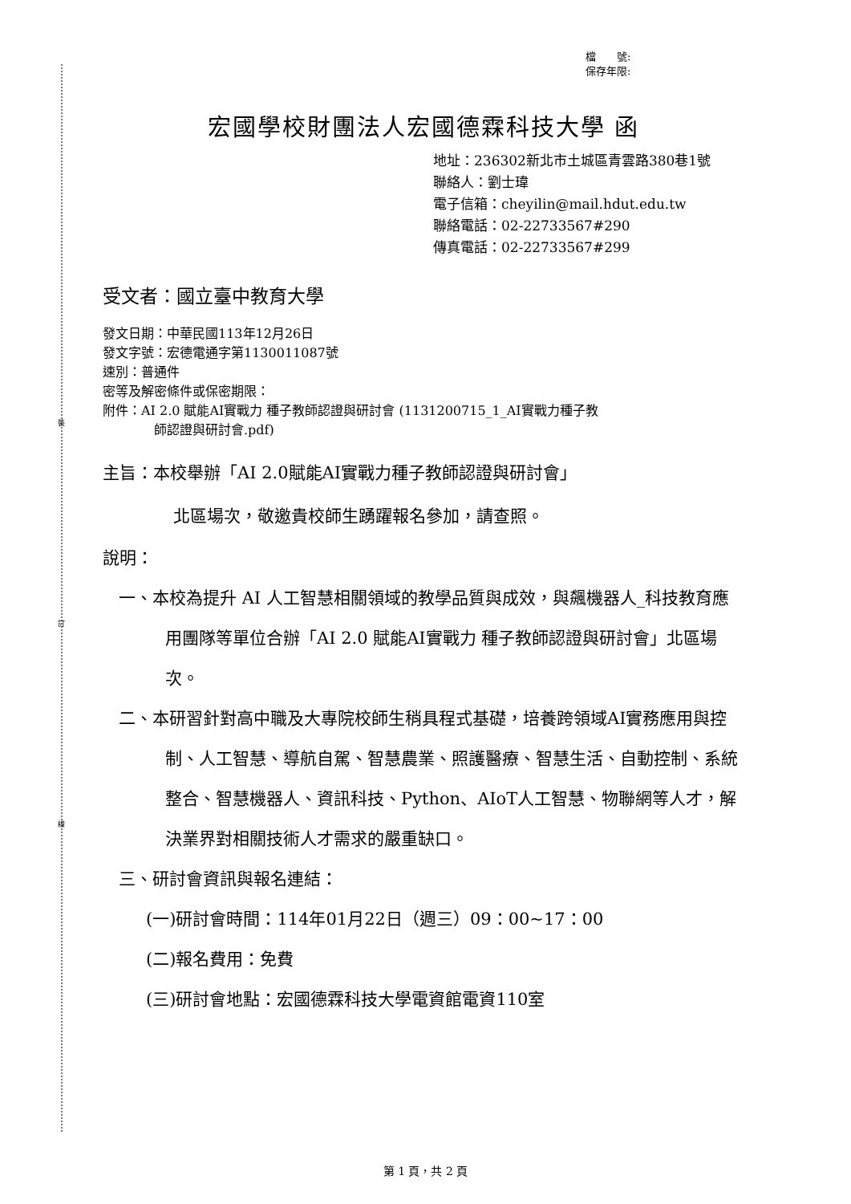裝
訂
線
檔　　號:
保存年限:
宏國學校財團法人宏國德霖科技大學 函
地址：236302新北市土城區青雲路380巷1號
聯絡人：劉士瑋
電子信箱：cheyilin@mail.hdut.edu.tw
聯絡電話：02-22733567#290
傳真電話：02-22733567#299
受文者：國立臺中教育大學
發文日期：中華民國113年12月26日
發文字號：宏德電通字第1130011087號
速別：普通件
密等及解密條件或保密期限：
附件：AI 2.0 賦能AI實戰力 種子教師認證與研討會 (1131200715_1_AI實戰力種子教
師認證與研討會.pdf)
主旨：本校舉辦「AI 2.0賦能AI實戰力種子教師認證與研討會」
北區場次，敬邀貴校師生踴躍報名參加，請查照。
說明：
一、本校為提升 AI 人工智慧相關領域的教學品質與成效，與飆機器人_科技教育應用團隊等單位合辦「AI 2.0 賦能AI實戰力 種子教師認證與研討會」北區場次。
二、本研習針對高中職及大專院校師生稍具程式基礎，培養跨領域AI實務應用與控制、人工智慧、導航自駕、智慧農業、照護醫療、智慧生活、自動控制、系統整合、智慧機器人、資訊科技、Python、AIoT人工智慧、物聯網等人才，解決業界對相關技術人才需求的嚴重缺口。
三、研討會資訊與報名連結：
(一)研討會時間：114年01月22日（週三）09：00~17：00
(二)報名費用：免費
(三)研討會地點：宏國德霖科技大學電資館電資110室
第 1 頁，共 2 頁